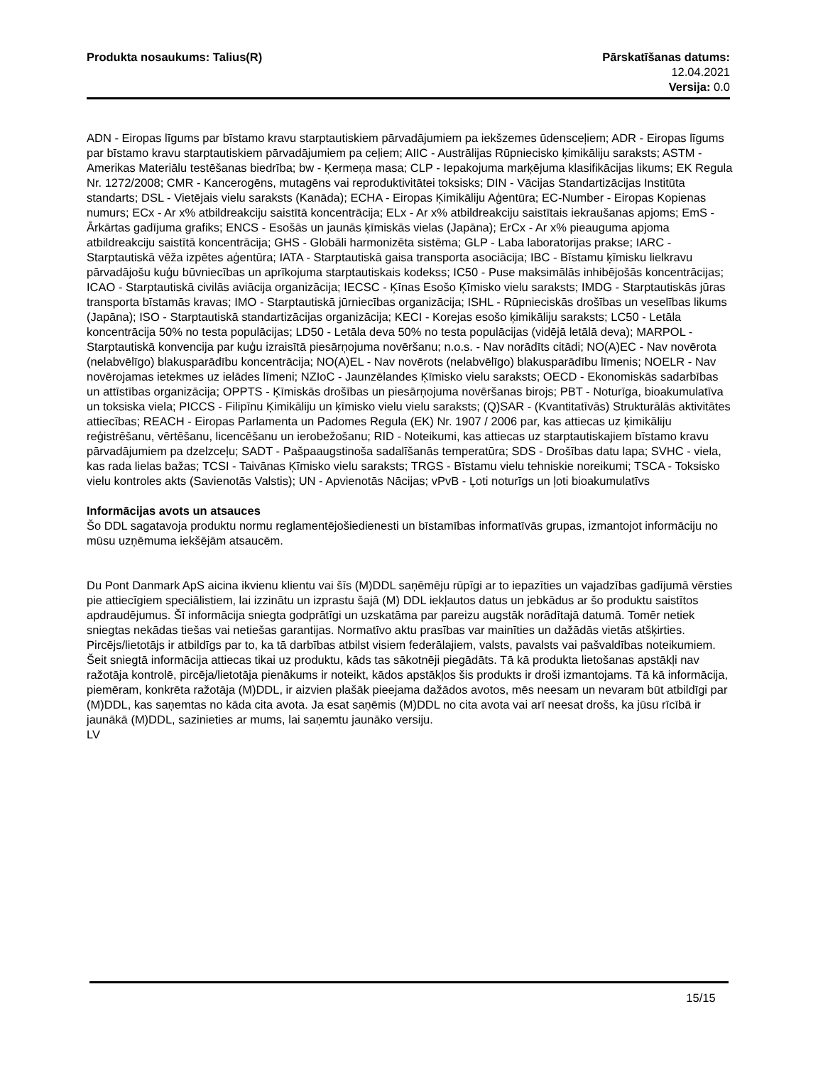Produkta nosaukums: Talius(R) Pārskatīšanas datums:
12.04.2021
Versija: 0.0
ADN - Eiropas līgums par bīstamo kravu starptautiskiem pārvadājumiem pa iekšzemes ūdensceļiem; ADR - Eiropas līgums par bīstamo kravu starptautiskiem pārvadājumiem pa ceļiem; AIIC - Austrālijas Rūpniecisko ķimikāliju saraksts; ASTM - Amerikas Materiālu testēšanas biedrība; bw - Ķermeņa masa; CLP - Iepakojuma marķējuma klasifikācijas likums; EK Regula Nr. 1272/2008; CMR - Kancerogēns, mutagēns vai reproduktivitātei toksisks; DIN - Vācijas Standartizācijas Institūta standarts; DSL - Vietējais vielu saraksts (Kanāda); ECHA - Eiropas Ķimikāliju Aģentūra; EC-Number - Eiropas Kopienas numurs; ECx - Ar x% atbildreakciju saistītā koncentrācija; ELx - Ar x% atbildreakciju saistītais iekraušanas apjoms; EmS - Ārkārtas gadījuma grafiks; ENCS - Esošās un jaunās ķīmiskās vielas (Japāna); ErCx - Ar x% pieauguma apjoma atbildreakciju saistītā koncentrācija; GHS - Globāli harmonizēta sistēma; GLP - Laba laboratorijas prakse; IARC - Starptautiskā vēža izpētes aģentūra; IATA - Starptautiskā gaisa transporta asociācija; IBC - Bīstamu ķīmisku lielkravu pārvadājošu kuģu būvniecības un aprīkojuma starptautiskais kodekss; IC50 - Puse maksimālās inhibējošās koncentrācijas; ICAO - Starptautiskā civilās aviācija organizācija; IECSC - Ķīnas Esošo Ķīmisko vielu saraksts; IMDG - Starptautiskās jūras transporta bīstamās kravas; IMO - Starptautiskā jūrniecības organizācija; ISHL - Rūpnieciskās drošības un veselības likums (Japāna); ISO - Starptautiskā standartizācijas organizācija; KECI - Korejas esošo ķimikāliju saraksts; LC50 - Letāla koncentrācija 50% no testa populācijas; LD50 - Letāla deva 50% no testa populācijas (vidējā letālā deva); MARPOL - Starptautiskā konvencija par kuģu izraisītā piesārņojuma novēršanu; n.o.s. - Nav norādīts citādi; NO(A)EC - Nav novērota (nelabvēlīgo) blakusparādību koncentrācija; NO(A)EL - Nav novērots (nelabvēlīgo) blakusparādību līmenis; NOELR - Nav novērojamas ietekmes uz ielādes līmeni; NZIoC - Jaunzēlandes Ķīmisko vielu saraksts; OECD - Ekonomiskās sadarbības un attīstības organizācija; OPPTS - Ķīmiskās drošības un piesārņojuma novēršanas birojs; PBT - Noturīga, bioakumulatīva un toksiska viela; PICCS - Filipīnu Ķimikāliju un ķīmisko vielu vielu saraksts; (Q)SAR - (Kvantitatīvās) Strukturālās aktivitātes attiecības; REACH - Eiropas Parlamenta un Padomes Regula (EK) Nr. 1907 / 2006 par, kas attiecas uz ķimikāliju reģistrēšanu, vērtēšanu, licencēšanu un ierobežošanu; RID - Noteikumi, kas attiecas uz starptautiskajiem bīstamo kravu pārvadājumiem pa dzelzceļu; SADT - Pašpaaugstinoša sadalīšanās temperatūra; SDS - Drošības datu lapa; SVHC - viela, kas rada lielas bažas; TCSI - Taivānas Ķīmisko vielu saraksts; TRGS - Bīstamu vielu tehniskie noreikumi; TSCA - Toksisko vielu kontroles akts (Savienotās Valstis); UN - Apvienotās Nācijas; vPvB - Ļoti noturīgs un ļoti bioakumulatīvs
Informācijas avots un atsauces
Šo DDL sagatavoja produktu normu reglamentējošiedienesti un bīstamības informatīvās grupas, izmantojot informāciju no mūsu uzņēmuma iekšējām atsaucēm.
Du Pont Danmark ApS aicina ikvienu klientu vai šīs (M)DDL saņēmēju rūpīgi ar to iepazīties un vajadzības gadījumā vērsties pie attiecīgiem speciālistiem, lai izzinātu un izprastu šajā (M) DDL iekļautos datus un jebkādus ar šo produktu saistītos apdraudējumus. Šī informācija sniegta godprātīgi un uzskatāma par pareizu augstāk norādītajā datumā. Tomēr netiek sniegtas nekādas tiešas vai netiešas garantijas. Normatīvo aktu prasības var mainīties un dažādās vietās atšķirties. Pircējs/lietotājs ir atbildīgs par to, ka tā darbības atbilst visiem federālajiem, valsts, pavalsts vai pašvaldības noteikumiem. Šeit sniegtā informācija attiecas tikai uz produktu, kāds tas sākotnēji piegādāts. Tā kā produkta lietošanas apstākļi nav ražotāja kontrolē, pircēja/lietotāja pienākums ir noteikt, kādos apstākļos šis produkts ir droši izmantojams. Tā kā informācija, piemēram, konkrēta ražotāja (M)DDL, ir aizvien plašāk pieejama dažādos avotos, mēs neesam un nevaram būt atbildīgi par (M)DDL, kas saņemtas no kāda cita avota. Ja esat saņēmis (M)DDL no cita avota vai arī neesat drošs, ka jūsu rīcībā ir jaunākā (M)DDL, sazinieties ar mums, lai saņemtu jaunāko versiju.
LV
15/15